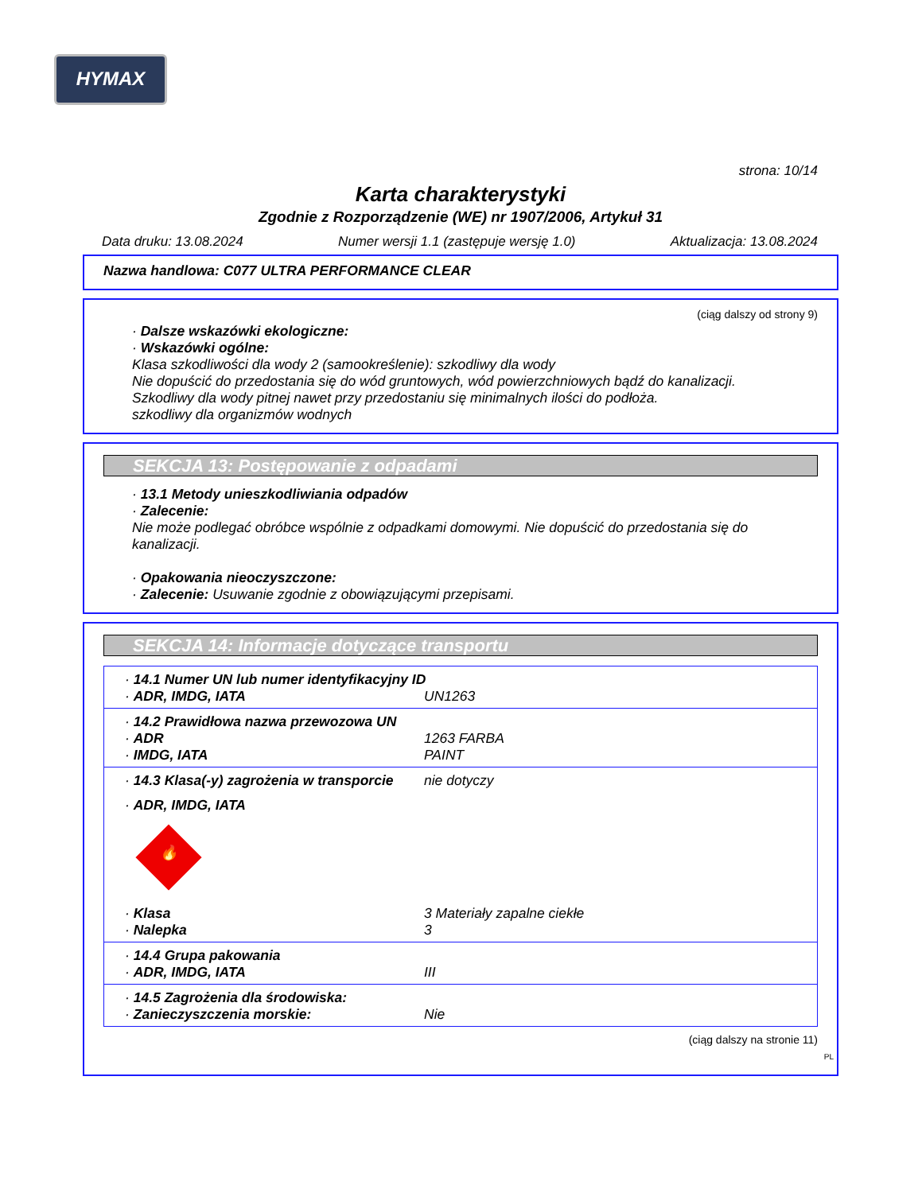HYMAX
strona: 10/14
Karta charakterystyki
Zgodnie z Rozporządzenie (WE) nr 1907/2006, Artykuł 31
Data druku: 13.08.2024 Numer wersji 1.1 (zastępuje wersję 1.0) Aktualizacja: 13.08.2024
Nazwa handlowa: C077 ULTRA PERFORMANCE CLEAR
(ciąg dalszy od strony 9)
· Dalsze wskazówki ekologiczne:
· Wskazówki ogólne:
Klasa szkodliwości dla wody 2 (samookreślenie): szkodliwy dla wody
Nie dopuścić do przedostania się do wód gruntowych, wód powierzchniowych bądź do kanalizacji.
Szkodliwy dla wody pitnej nawet przy przedostaniu się minimalnych ilości do podłoża.
szkodliwy dla organizmów wodnych
SEKCJA 13: Postępowanie z odpadami
· 13.1 Metody unieszkodliwiania odpadów
· Zalecenie:
Nie może podlegać obróbce wspólnie z odpadkami domowymi. Nie dopuścić do przedostania się do kanalizacji.
· Opakowania nieoczyszczone:
· Zalecenie: Usuwanie zgodnie z obowiązującymi przepisami.
SEKCJA 14: Informacje dotyczące transportu
| · 14.1 Numer UN lub numer identyfikacyjny ID | |
| · ADR, IMDG, IATA | UN1263 |
| · 14.2 Prawidłowa nazwa przewozowa UN | |
| · ADR | 1263 FARBA |
| · IMDG, IATA | PAINT |
| · 14.3 Klasa(-y) zagrożenia w transporcie | nie dotyczy |
| · ADR, IMDG, IATA 🔥 | |
| · Klasa | 3 Materiały zapalne ciekłe |
| · Nalepka | 3 |
| · 14.4 Grupa pakowania | |
| · ADR, IMDG, IATA | III |
| · 14.5 Zagrożenia dla środowiska: | |
| · Zanieczyszczenia morskie: | Nie |
(ciąg dalszy na stronie 11)
PL